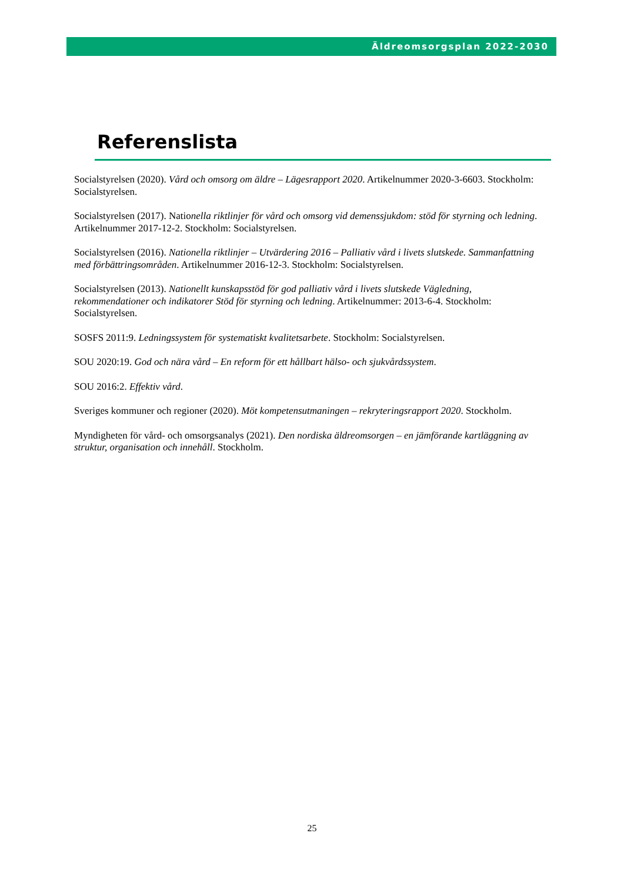Äldreomsorgsplan 2022-2030
Referenslista
Socialstyrelsen (2020). Vård och omsorg om äldre – Lägesrapport 2020. Artikelnummer 2020-3-6603. Stockholm: Socialstyrelsen.
Socialstyrelsen (2017). Nationella riktlinjer för vård och omsorg vid demenssjukdom: stöd för styrning och ledning. Artikelnummer 2017-12-2. Stockholm: Socialstyrelsen.
Socialstyrelsen (2016). Nationella riktlinjer – Utvärdering 2016 – Palliativ vård i livets slutskede. Sammanfattning med förbättringsområden. Artikelnummer 2016-12-3. Stockholm: Socialstyrelsen.
Socialstyrelsen (2013). Nationellt kunskapsstöd för god palliativ vård i livets slutskede Vägledning, rekommendationer och indikatorer Stöd för styrning och ledning. Artikelnummer: 2013-6-4. Stockholm: Socialstyrelsen.
SOSFS 2011:9. Ledningssystem för systematiskt kvalitetsarbete. Stockholm: Socialstyrelsen.
SOU 2020:19. God och nära vård – En reform för ett hållbart hälso- och sjukvårdssystem.
SOU 2016:2. Effektiv vård.
Sveriges kommuner och regioner (2020). Möt kompetensutmaningen – rekryteringsrapport 2020. Stockholm.
Myndigheten för vård- och omsorgsanalys (2021). Den nordiska äldreomsorgen – en jämförande kartläggning av struktur, organisation och innehåll. Stockholm.
25